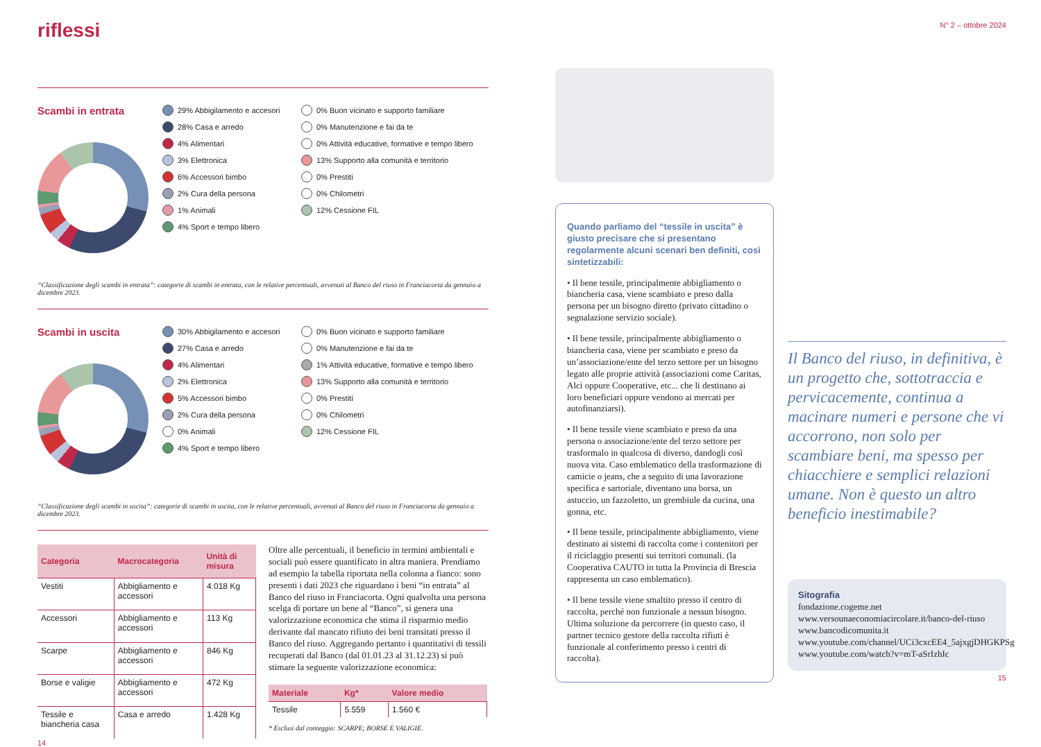riflessi
Scambi in entrata
29% Abbigilamento e accesori 0% Buon vicinato e supporto familiare 28% Casa e arredo 0% Manutenzione e fai da te 4% Alimentari 0% Attività educative, formative e tempo libero 3% Elettronica 13% Supporto alla comunità e territorio 6% Accessori bimbo 0% Prestiti 2% Cura della persona 0% Chilometri 1% Animali 12% Cessione FIL 4% Sport e tempo libero
“Classificazione degli scambi in entrata”: categorie di scambi in entrata, con le relative percentuali, avvenuti al Banco del riuso in Franciacorta da gennaio a dicembre 2023.
Scambi in uscita
30% Abbigilamento e accesori 0% Buon vicinato e supporto familiare 27% Casa e arredo 0% Manutenzione e fai da te 4% Alimentari 1% Attività educative, formative e tempo libero 2% Elettronica 13% Supporto alla comunità e territorio 5% Accessori bimbo 0% Prestiti 2% Cura della persona 0% Chilometri 0% Animali 12% Cessione FIL 4% Sport e tempo libero
“Classificazione degli scambi in uscita”: categorie di scambi in uscita, con le relative percentuali, avvenuti al Banco del riuso in Franciacorta da gennaio a dicembre 2023.
| Categoria | Macrocategoria | Unità di misura |
| --- | --- | --- |
| Vestiti | Abbigliamento e accessori | 4.018 Kg |
| Accessori | Abbigliamento e accessori | 113 Kg |
| Scarpe | Abbigliamento e accessori | 846 Kg |
| Borse e valigie | Abbigliamento e accessori | 472 Kg |
| Tessile e biancheria casa | Casa e arredo | 1.428 Kg |
Oltre alle percentuali, il beneficio in termini ambientali e sociali può essere quantificato in altra maniera. Prendiamo ad esempio la tabella riportata nella colonna a fianco: sono presenti i dati 2023 che riguardano i beni “in entrata” al Banco del riuso in Franciacorta. Ogni qualvolta una persona scelga di portare un bene al “Banco”, si genera una valorizzazione economica che stima il risparmio medio derivante dal mancato rifiuto dei beni transitati presso il Banco del riuso. Aggregando pertanto i quantitativi di tessili recuperati dal Banco (dal 01.01.23 al 31.12.23) si può stimare la seguente valorizzazione economica:
| Materiale | Kg* | Valore medio |
| --- | --- | --- |
| Tessile | 5.559 | 1.560 € |
* Esclusi dal conteggio: SCARPE; BORSE E VALIGIE.
14
Quando parliamo del “tessile in uscita” è giusto precisare che si presentano regolarmente alcuni scenari ben definiti, così sintetizzabili:
• Il bene tessile, principalmente abbigliamento o biancheria casa, viene scambiato e preso dalla persona per un bisogno diretto (privato cittadino o segnalazione servizio sociale).
• Il bene tessile, principalmente abbigliamento o biancheria casa, viene per scambiato e preso da un’associazione/ente del terzo settore per un bisogno legato alle proprie attività (associazioni come Caritas, Alci oppure Cooperative, etc... che li destinano ai loro beneficiari oppure vendono ai mercati per autofinanziarsi).
• Il bene tessile viene scambiato e preso da una persona o associazione/ente del terzo settore per trasformalo in qualcosa di diverso, dandogli così nuova vita. Caso emblematico della trasformazione di camicie o jeans, che a seguito di una lavorazione specifica e sartoriale, diventano una borsa, un astuccio, un fazzoletto, un grembiule da cucina, una gonna, etc.
• Il bene tessile, principalmente abbigliamento, viene destinato ai sistemi di raccolta come i contenitori per il riciclaggio presenti sui territori comunali. (la Cooperativa CAUTO in tutta la Provincia di Brescia rappresenta un caso emblematico).
• Il bene tessile viene smaltito presso il centro di raccolta, perché non funzionale a nessun bisogno. Ultima soluzione da percorrere (in questo caso, il partner tecnico gestore della raccolta rifiuti è funzionale al conferimento presso i centri di raccolta).
N° 2 – ottobre 2024
Il Banco del riuso, in definitiva, è un progetto che, sottotraccia e pervicacemente, continua a macinare numeri e persone che vi accorrono, non solo per scambiare beni, ma spesso per chiacchiere e semplici relazioni umane. Non è questo un altro beneficio inestimabile?
Sitografia
fondazione.cogeme.net
www.versounaeconomiacircolare.it/banco-del-riuso
www.bancodicomunita.it
www.youtube.com/channel/UCi3cxcEE4_5ajxgjDHGKPSg
www.youtube.com/watch?v=mT-aSrIzhIc
15